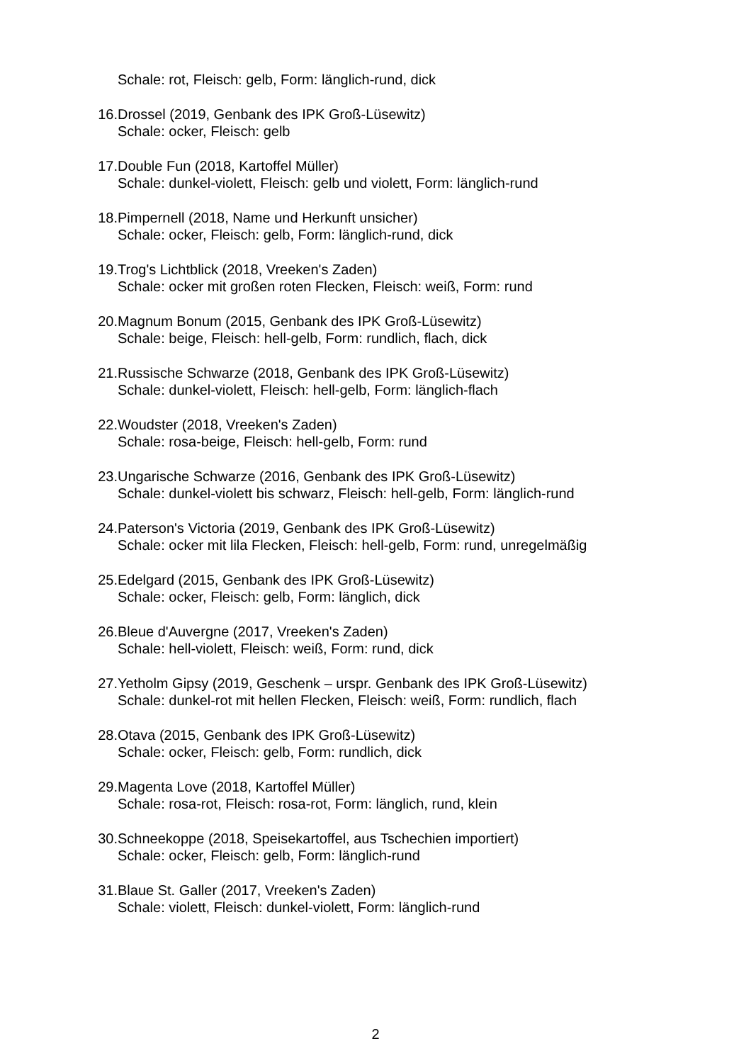Schale: rot, Fleisch: gelb, Form: länglich-rund, dick
16. Drossel (2019, Genbank des IPK Groß-Lüsewitz)
Schale: ocker, Fleisch: gelb
17. Double Fun (2018, Kartoffel Müller)
Schale: dunkel-violett, Fleisch: gelb und violett, Form: länglich-rund
18. Pimpernell (2018, Name und Herkunft unsicher)
Schale: ocker, Fleisch: gelb, Form: länglich-rund, dick
19. Trog's Lichtblick (2018, Vreeken's Zaden)
Schale: ocker mit großen roten Flecken, Fleisch: weiß, Form: rund
20. Magnum Bonum (2015, Genbank des IPK Groß-Lüsewitz)
Schale: beige, Fleisch: hell-gelb, Form: rundlich, flach, dick
21. Russische Schwarze (2018, Genbank des IPK Groß-Lüsewitz)
Schale: dunkel-violett, Fleisch: hell-gelb, Form: länglich-flach
22. Woudster (2018, Vreeken's Zaden)
Schale: rosa-beige, Fleisch: hell-gelb, Form: rund
23. Ungarische Schwarze (2016, Genbank des IPK Groß-Lüsewitz)
Schale: dunkel-violett bis schwarz, Fleisch: hell-gelb, Form: länglich-rund
24. Paterson's Victoria (2019, Genbank des IPK Groß-Lüsewitz)
Schale: ocker mit lila Flecken, Fleisch: hell-gelb, Form: rund, unregelmäßig
25. Edelgard (2015, Genbank des IPK Groß-Lüsewitz)
Schale: ocker, Fleisch: gelb, Form: länglich, dick
26. Bleue d'Auvergne (2017, Vreeken's Zaden)
Schale: hell-violett, Fleisch: weiß, Form: rund, dick
27. Yetholm Gipsy (2019, Geschenk – urspr. Genbank des IPK Groß-Lüsewitz)
Schale: dunkel-rot mit hellen Flecken, Fleisch: weiß, Form: rundlich, flach
28. Otava (2015, Genbank des IPK Groß-Lüsewitz)
Schale: ocker, Fleisch: gelb, Form: rundlich, dick
29. Magenta Love (2018, Kartoffel Müller)
Schale: rosa-rot, Fleisch: rosa-rot, Form: länglich, rund, klein
30. Schneekoppe (2018, Speisekartoffel, aus Tschechien importiert)
Schale: ocker, Fleisch: gelb, Form: länglich-rund
31. Blaue St. Galler (2017, Vreeken's Zaden)
Schale: violett, Fleisch: dunkel-violett, Form: länglich-rund
2